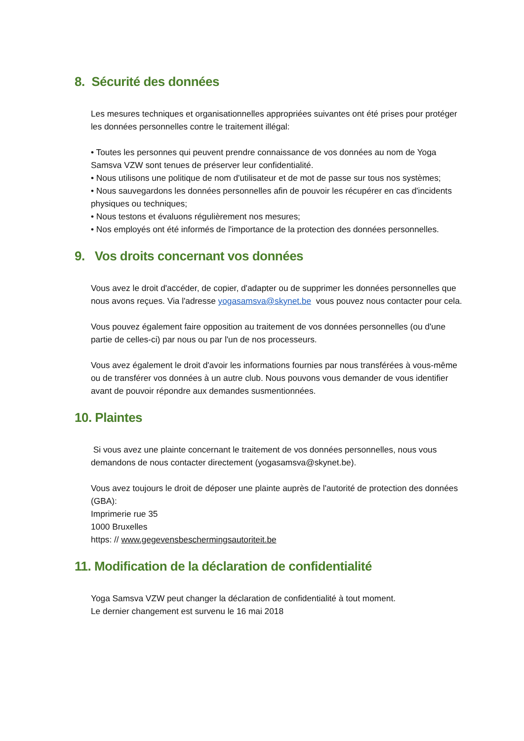8. Sécurité des données
Les mesures techniques et organisationnelles appropriées suivantes ont été prises pour protéger les données personnelles contre le traitement illégal:
• Toutes les personnes qui peuvent prendre connaissance de vos données au nom de Yoga Samsva VZW sont tenues de préserver leur confidentialité.
• Nous utilisons une politique de nom d'utilisateur et de mot de passe sur tous nos systèmes;
• Nous sauvegardons les données personnelles afin de pouvoir les récupérer en cas d'incidents physiques ou techniques;
• Nous testons et évaluons régulièrement nos mesures;
• Nos employés ont été informés de l'importance de la protection des données personnelles.
9. Vos droits concernant vos données
Vous avez le droit d'accéder, de copier, d'adapter ou de supprimer les données personnelles que nous avons reçues. Via l'adresse yogasamsva@skynet.be vous pouvez nous contacter pour cela.
Vous pouvez également faire opposition au traitement de vos données personnelles (ou d'une partie de celles-ci) par nous ou par l'un de nos processeurs.
Vous avez également le droit d'avoir les informations fournies par nous transférées à vous-même ou de transférer vos données à un autre club. Nous pouvons vous demander de vous identifier avant de pouvoir répondre aux demandes susmentionnées.
10. Plaintes
Si vous avez une plainte concernant le traitement de vos données personnelles, nous vous demandons de nous contacter directement (yogasamsva@skynet.be).
Vous avez toujours le droit de déposer une plainte auprès de l'autorité de protection des données (GBA):
Imprimerie rue 35
1000 Bruxelles
https: // www.gegevensbeschermingsautoriteit.be
11. Modification de la déclaration de confidentialité
Yoga Samsva VZW peut changer la déclaration de confidentialité à tout moment.
Le dernier changement est survenu le 16 mai 2018